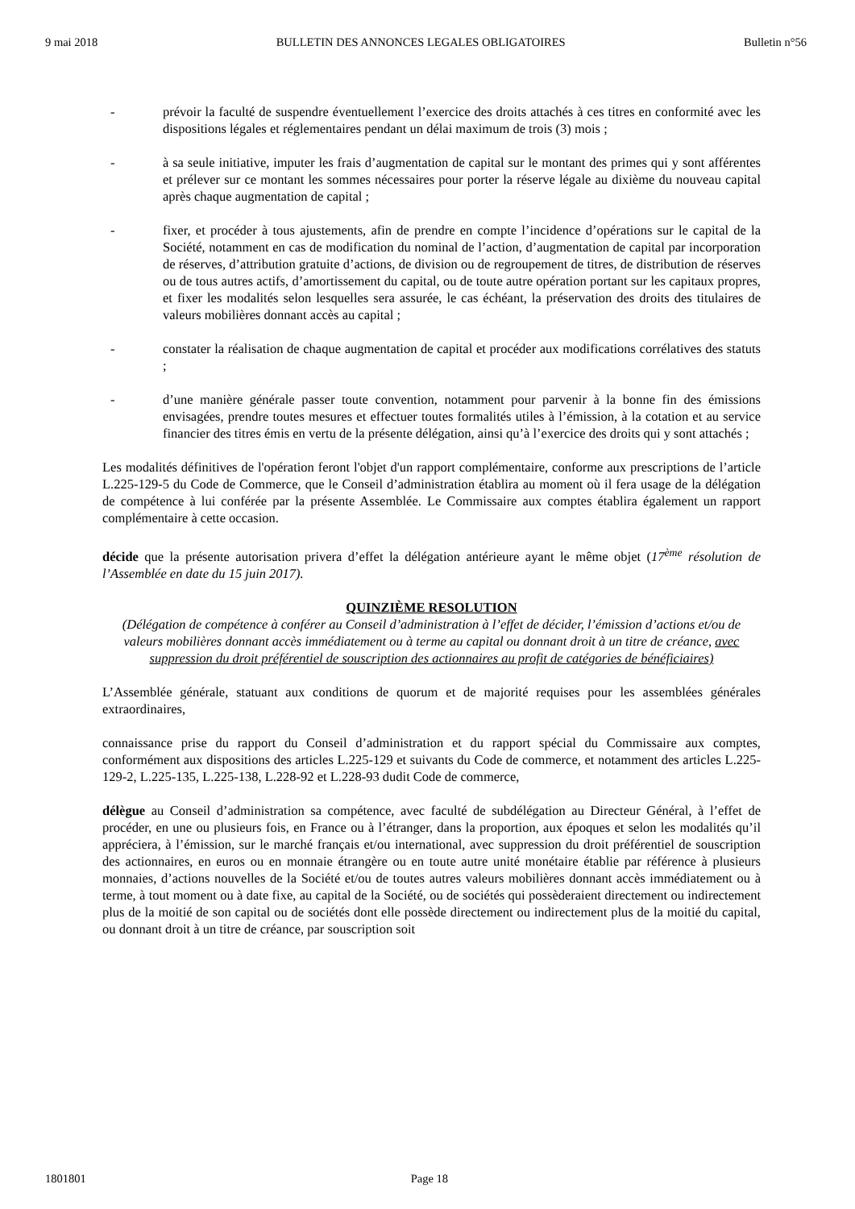9 mai 2018 BULLETIN DES ANNONCES LEGALES OBLIGATOIRES Bulletin n°56
- prévoir la faculté de suspendre éventuellement l’exercice des droits attachés à ces titres en conformité avec les dispositions légales et réglementaires pendant un délai maximum de trois (3) mois ;
- à sa seule initiative, imputer les frais d’augmentation de capital sur le montant des primes qui y sont afférentes et prélever sur ce montant les sommes nécessaires pour porter la réserve légale au dixième du nouveau capital après chaque augmentation de capital ;
- fixer, et procéder à tous ajustements, afin de prendre en compte l’incidence d’opérations sur le capital de la Société, notamment en cas de modification du nominal de l’action, d’augmentation de capital par incorporation de réserves, d’attribution gratuite d’actions, de division ou de regroupement de titres, de distribution de réserves ou de tous autres actifs, d’amortissement du capital, ou de toute autre opération portant sur les capitaux propres, et fixer les modalités selon lesquelles sera assurée, le cas échéant, la préservation des droits des titulaires de valeurs mobilières donnant accès au capital ;
- constater la réalisation de chaque augmentation de capital et procéder aux modifications corrélatives des statuts ;
- d’une manière générale passer toute convention, notamment pour parvenir à la bonne fin des émissions envisagées, prendre toutes mesures et effectuer toutes formalités utiles à l’émission, à la cotation et au service financier des titres émis en vertu de la présente délégation, ainsi qu’à l’exercice des droits qui y sont attachés ;
Les modalités définitives de l'opération feront l'objet d'un rapport complémentaire, conforme aux prescriptions de l’article L.225-129-5 du Code de Commerce, que le Conseil d’administration établira au moment où il fera usage de la délégation de compétence à lui conférée par la présente Assemblée. Le Commissaire aux comptes établira également un rapport complémentaire à cette occasion.
décide que la présente autorisation privera d’effet la délégation antérieure ayant le même objet (17<sup>ème</sup> résolution de l’Assemblée en date du 15 juin 2017).
QUINZIÈME RESOLUTION
(Délégation de compétence à conférer au Conseil d’administration à l’effet de décider, l’émission d’actions et/ou de valeurs mobilières donnant accès immédiatement ou à terme au capital ou donnant droit à un titre de créance, avec suppression du droit préférentiel de souscription des actionnaires au profit de catégories de bénéficiaires)
L’Assemblée générale, statuant aux conditions de quorum et de majorité requises pour les assemblées générales extraordinaires,
connaissance prise du rapport du Conseil d’administration et du rapport spécial du Commissaire aux comptes, conformément aux dispositions des articles L.225-129 et suivants du Code de commerce, et notamment des articles L.225-129-2, L.225-135, L.225-138, L.228-92 et L.228-93 dudit Code de commerce,
délègue au Conseil d’administration sa compétence, avec faculté de subdélégation au Directeur Général, à l’effet de procéder, en une ou plusieurs fois, en France ou à l’étranger, dans la proportion, aux époques et selon les modalités qu’il appréciera, à l’émission, sur le marché français et/ou international, avec suppression du droit préférentiel de souscription des actionnaires, en euros ou en monnaie étrangère ou en toute autre unité monétaire établie par référence à plusieurs monnaies, d’actions nouvelles de la Société et/ou de toutes autres valeurs mobilières donnant accès immédiatement ou à terme, à tout moment ou à date fixe, au capital de la Société, ou de sociétés qui possèderaient directement ou indirectement plus de la moitié de son capital ou de sociétés dont elle possède directement ou indirectement plus de la moitié du capital, ou donnant droit à un titre de créance, par souscription soit
1801801 Page 18